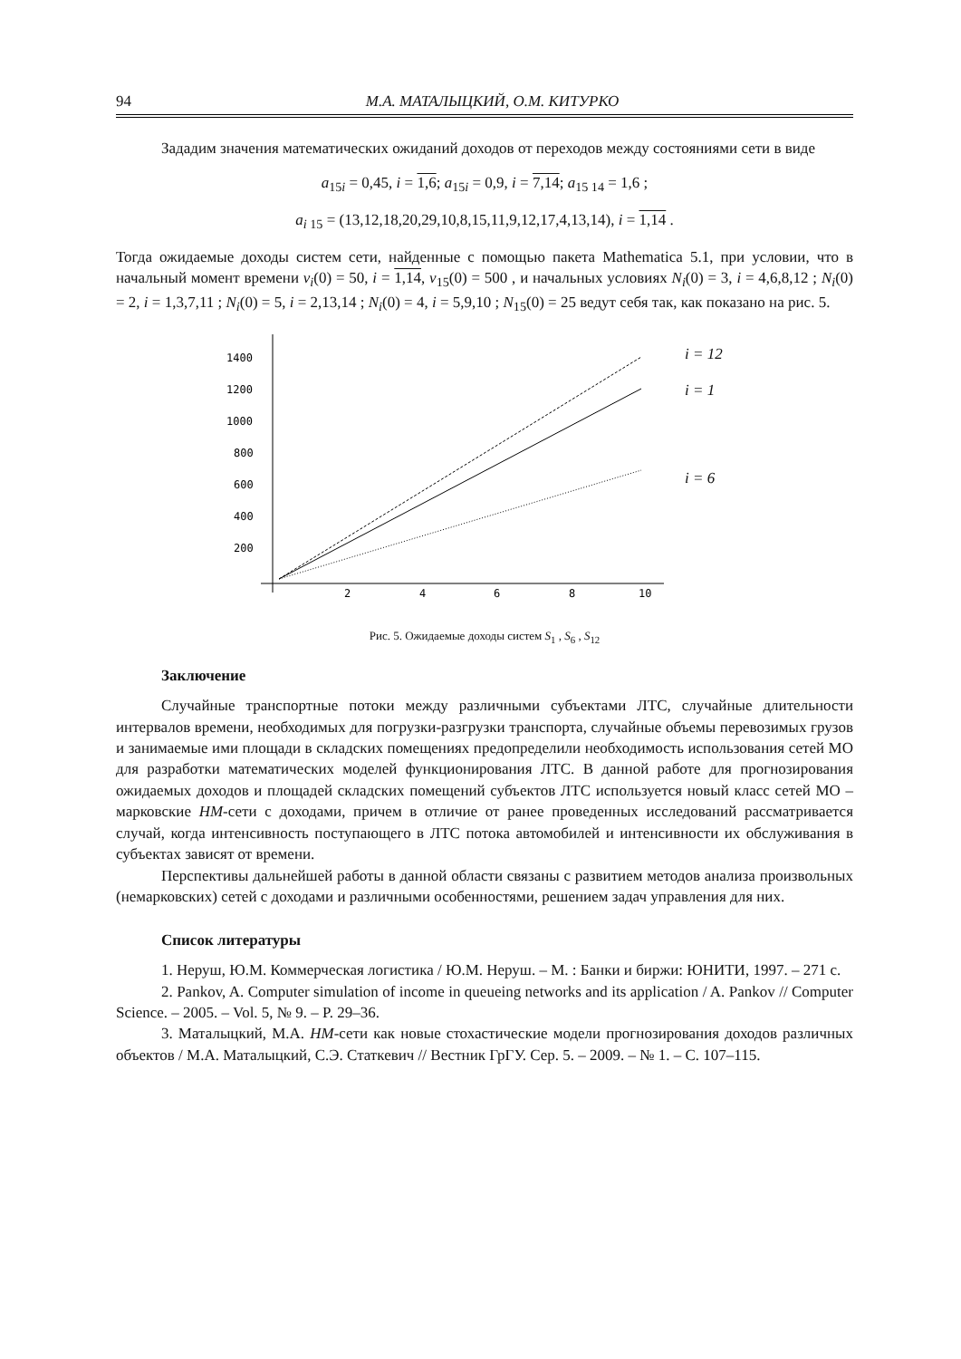94 М.А. МАТАЛЫЦКИЙ, О.М. КИТУРКО
Зададим значения математических ожиданий доходов от переходов между состояниями сети в виде
a<sub>15i</sub> = 0,45, i = 1,6; a<sub>15i</sub> = 0,9, i = 7,14; a<sub>15 14</sub> = 1,6 ;
a<sub>i 15</sub> = (13,12,18,20,29,10,8,15,11,9,12,17,4,13,14), i = 1,14 .
Тогда ожидаемые доходы систем сети, найденные с помощью пакета Mathematica 5.1, при условии, что в начальный момент времени v<sub>i</sub>(0) = 50, i = 1,14, v<sub>15</sub>(0) = 500 , и начальных условиях N<sub>i</sub>(0) = 3, i = 4,6,8,12 ; N<sub>i</sub>(0) = 2, i = 1,3,7,11 ; N<sub>i</sub>(0) = 5, i = 2,13,14 ; N<sub>i</sub>(0) = 4, i = 5,9,10 ; N<sub>15</sub>(0) = 25 ведут себя так, как показано на рис. 5.
1400
1200
1000
800
600
400
200
2
4
6
8
10
i = 12
i = 1
i = 6
Рис. 5. Ожидаемые доходы систем S<sub>1</sub> , S<sub>6</sub> , S<sub>12</sub>
Заключение
Случайные транспортные потоки между различными субъектами ЛТС, случайные длительности интервалов времени, необходимых для погрузки-разгрузки транспорта, случайные объемы перевозимых грузов и занимаемые ими площади в складских помещениях предопределили необходимость использования сетей МО для разработки математических моделей функционирования ЛТС. В данной работе для прогнозирования ожидаемых доходов и площадей складских помещений субъектов ЛТС используется новый класс сетей МО – марковские НМ-сети с доходами, причем в отличие от ранее проведенных исследований рассматривается случай, когда интенсивность поступающего в ЛТС потока автомобилей и интенсивности их обслуживания в субъектах зависят от времени.
Перспективы дальнейшей работы в данной области связаны с развитием методов анализа произвольных (немарковских) сетей с доходами и различными особенностями, решением задач управления для них.
Список литературы
1. Неруш, Ю.М. Коммерческая логистика / Ю.М. Неруш. – М. : Банки и биржи: ЮНИТИ, 1997. – 271 с.
2. Pankov, A. Computer simulation of income in queueing networks and its application / A. Pankov // Computer Science. – 2005. – Vol. 5, № 9. – P. 29–36.
3. Маталыцкий, М.А. НМ-сети как новые стохастические модели прогнозирования доходов различных объектов / М.А. Маталыцкий, С.Э. Статкевич // Вестник ГрГУ. Сер. 5. – 2009. – № 1. – С. 107–115.